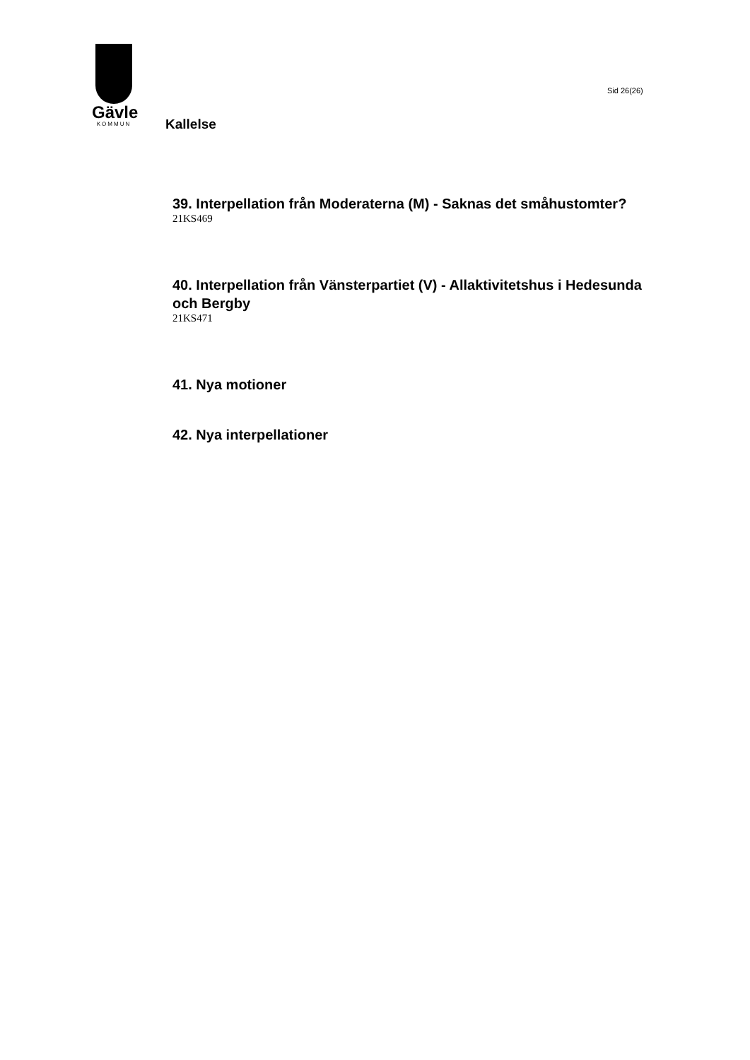Gävle
KOMMUN
Kallelse
Sid 26(26)
39. Interpellation från Moderaterna (M) - Saknas det småhustomter?
21KS469
40. Interpellation från Vänsterpartiet (V) - Allaktivitetshus i Hedesunda och Bergby
21KS471
41. Nya motioner
42. Nya interpellationer